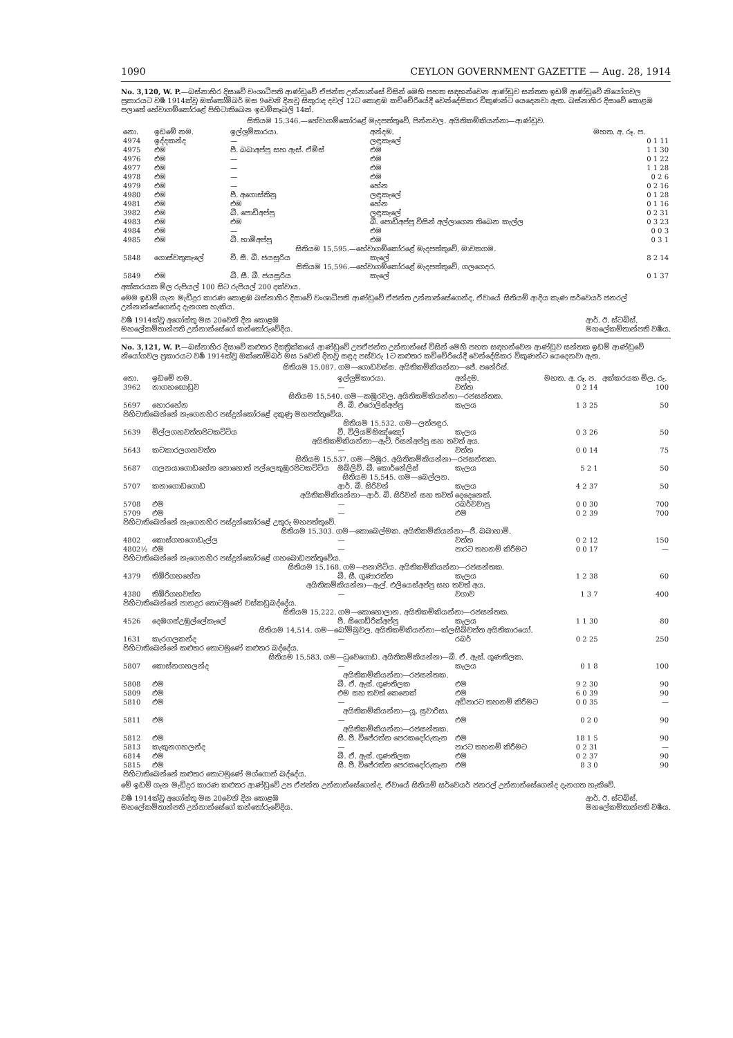1090 CEYLON GOVERNMENT GAZETTE — Aug. 28, 1914
No. 3,120, W. P.—බස්නාහිර දිසාවේ වංශාධිපති ආණ්ඩුවේ ඒජන්ත උන්නාන්සේ විසින් මෙහි පහත සඳහන්වෙන ආණ්ඩුව සන්තක ඉඩම් ආණ්ඩුවේ නියෝගවල ප්‍රකාරයට වර්‍ෂ 1914ක්වූ ඔක්තෝම්බර් මස 9වෙනි දිනවූ සිකුරාද දවල් 12ට කොළඹ කච්චේරියේදී වෙන්දේසිකර විකුණන්ට යෙදෙනවා ඇත. බස්නාහිර දිසාවේ කොළඹ පලාතේ හේවාගම්කෝරළේ පිහිටාතිබෙන ඉඩම්කෑබලි 14ක්.
සිතියම 15,346.—හේවාගම්කෝරළේ මැදපත්තුවේ, පින්නවල. අයිතිකම්කියන්නා—ආණ්ඩුව.
| නො. | ඉඩමේ නම. | ඉල්ලුම්කාරයා. | අන්දම. | මහත. අ. රූ. ප. |
| --- | --- | --- | --- | --- |
| 4974 | ඉද්දකන්ද | — | ලඳුකැලේ | 0 1 11 |
| 4975 | එම | පී. බබාඅප්පු සහ ඇස්. ඒමිස් | එම | 1 1 30 |
| 4976 | එම | — | එම | 0 1 22 |
| 4977 | එම | — | එම | 1 1 28 |
| 4978 | එම | — | එම | 0 2 6 |
| 4979 | එම | — | හේන | 0 2 16 |
| 4980 | එම | පී. අගොස්තිනු | ලඳුකැලේ | 0 1 28 |
| 4981 | එම | එම | හේන | 0 1 16 |
| 3982 | එම | බී. පොඩිඅප්පු | ලඳුකැලේ | 0 2 31 |
| 4983 | එම | එම | බී. පොඩිඅප්පු විසින් අල්ලාගෙන තිබෙන කැල්ල | 0 3 23 |
| 4984 | එම | — | එම | 0 0 3 |
| 4985 | එම | බී. හාමිඅප්පු | එම | 0 3 1 |
| සිතියම 15,595.—හේවාගම්කෝරළේ මැදපත්තුවේ, මාවතගම. | | | | |
| 5848 | ගොස්වතුකැලේ | වී. සී. බී. ජයසූරිය | කැලේ | 8 2 14 |
| සිතියම 15,596.—හේවාගම්කෝරළේ මැදපත්තුවේ, ගලගෙදර. | | | | |
| 5849 | එම | බී. සී. බී. ජයසූරිය | කැලේ | 0 1 37 |
අක්කරයක මිල රුපියල් 100 සිට රුපියල් 200 දක්වාය.
මෙම ඉඩම් ගැන මැඩිදුර කාරණ කොළඹ බස්නාහිර දිසාවේ වංශාධිපති ආණ්ඩුවේ ඒජන්ත උන්නාන්සේගෙන්ද, ඒවායේ සිතියම් ආදිය කැණ සර්වෙයර් ජනරල් උන්නාන්සේගෙන්ද දැනගත හැකිය.
වර්‍ෂ 1914ක්වූ අගෝස්තු මස 20වෙනි දින කොළඹ
මහලේකම්තාන්පති උන්නාන්සේගේ කන්තෝරුවේදිය. ආර්. ඊ. ස්ටබ්ස්,
මහලේකම්තාන්පති වර්‍ෂය.
No. 3,121, W. P.—බස්නාහිර දිසාවේ කළුතර දිසත්‍රික්කයේ ආණ්ඩුවේ උපඒජන්ත උන්නාන්සේ විසින් මෙහි පහත සඳහන්වෙන ආණ්ඩුව සන්තක ඉඩම් ආණ්ඩුවේ නියෝගවල ප්‍රකාරයට වර්‍ෂ 1914ක්වූ ඔක්තෝම්බර් මස 5වෙනි දිනවූ සඳුද පස්වරු 1ට කළුතර කච්චේරියේදී වෙන්දේසිකර විකුණන්ට යෙදෙනවා ඇත.
සිතියම 15,087. ගම—ගොඩවස්ස. අයිතිකම්කියන්නා—ජේ. පනේරිස්.
| නො. | ඉඩමේ නම. | ඉල්ලුම්කාරයා. | අන්දම. | මහත. අ. රූ. ප. | අක්කරයක මිල. රු. |
| --- | --- | --- | --- | --- | --- |
| 3962 | නාගහඟොඩුව | — | වත්ත | 0 2 14 | 100 |
| සිතියම 15,540. ගම—කඹුරවල. අයිතිකම්කියන්නා—රජසන්තක. | | | | | |
| 5697 | හොරහේන | ජී. බී. එරොලිස්අප්පු | කැලය | 1 3 25 | 50 |
| පිහිටාතිබෙන්නේ නැගෙනහිර පස්දුන්කෝරළේ දකුණු මහපත්තුවේය. | | | | | |
| සිතියම 15,532. ගම—ලත්පඳුර. | | | | | |
| 5639 | මිල්ලගහවත්තපිටකට්ටිය | වී. විලියම්සිඤ්ඤෝ | කැලය | 0 3 26 | 50 |
| අයිතිකම්කියන්නා—ඇට්. රිසන්අප්පු සහ තවත් අය. | | | | | |
| 5643 | කටකාරලගහවත්ත | — | වත්ත | 0 0 14 | 75 |
| සිතියම 15,537. ගම—පිඹුර. අයිතිකම්කියන්නා—රජසන්තක. | | | | | |
| 5687 | ගලනයාගොඩහේන නොහොත් පල්ලෙකුඹුරපිටකට්ටිය | ඔබ්ලිව්. බී. කොර්නේලිස් | කැලය | 5 2 1 | 50 |
| සිතියම 15,545. ගම—බෙල්ලන. | | | | | |
| 5707 | කනාගොඩගොඩ | ආර්. බී. සිරිවන් | කැලය | 4 2 37 | 50 |
| අයිතිකම්කියන්නා—ආර්. බී. සිරිවන් සහ තවත් දෙදෙනෙක්. | | | | | |
| 5708 | එම | — | රබර්වවාපු | 0 0 30 | 700 |
| 5709 | එම | — | එම | 0 2 39 | 700 |
| පිහිටාතිබෙන්නේ නැගෙනහිර පස්දුන්කෝරළේ උතුරු මහපත්තුවේ. | | | | | |
| සිතියම 15,303. ගම—කොබෙල්මක. අයිතිකම්කියන්නා—ජී. බබාහාමි. | | | | | |
| 4802 | කොස්ගහගොඩැල්ල | — | වත්ත | 0 2 12 | 150 |
| 4802½ | එම | — | පාරට තහනම් කිරීමට | 0 0 17 | — |
| පිහිටාතිබෙන්නේ නැගෙනහිර පස්දුන්කෝරළේ ගහබොඩපත්තුවේය. | | | | | |
| සිතියම 15,168. ගම—පනාපිටිය. අයිතිකම්කියන්නා—රජසන්තක. | | | | | |
| 4379 | තිඹිරිගහහේන | බී. සී. ගුණාරත්න | කැලය | 1 2 38 | 60 |
| අයිතිකම්කියන්නා—ඇල්. එලියෙස්අප්පු සහ තවත් අය. | | | | | |
| 4380 | තිඹිරිගහවත්ත | — | වගාව | 1 3 7 | 400 |
| පිහිටාතිබෙන්නේ පානදුර තොටමුණේ වස්කඩුබද්දේය. | | | | | |
| සිතියම 15,222. ගම—කොහොලාන. අයිතිකම්කියන්නා—රජසන්තක. | | | | | |
| 4526 | දෙඹගස්උඹුල්ලේකැලේ | පී. සිගෙඩ්රික්අප්පු | කැලය | 1 1 30 | 80 |
| සිතියම 14,514. ගම—බෝම්බුවල. අයිතිකම්කියන්නා—ක්ලසිබ්වත්ත අයිතිකාරයෝ. | | | | | |
| 1631 | කැරගලකන්ද | — | රබර් | 0 2 25 | 250 |
| පිහිටාතිබෙන්නේ කළුතර තොටමුණේ කළුතර බද්දේය. | | | | | |
| සිතියම 15,583. ගම—ධුවෙගොඩ. අයිතිකම්කියන්නා—බී. ඒ. ඇස්. ගුණතිලක. | | | | | |
| 5807 | කොස්නගහලන්ද | — | කැලය | 0 1 8 | 100 |
| අයිතිකම්කියන්නා—රජසන්තක. | | | | | |
| 5808 | එම | බී. ඒ. ඇස්. ගුණතිලක | එම | 9 2 30 | 90 |
| 5809 | එම | එම සහ තවත් කෙනෙක් | එම | 6 0 39 | 90 |
| 5810 | එම | — | අඩිපාරට තහනම් කිරීමට | 0 0 35 | — |
| අයිතිකම්කියන්නා—යූ. සුවාරිසා. | | | | | |
| 5811 | එම | — | එම | 0 2 0 | 90 |
| අයිතිකම්කියන්නා—රජසන්තක. | | | | | |
| 5812 | එම | සී. පී. විජේරත්න පෙරකදෝරුතැන | එම | 18 1 5 | 90 |
| 5813 | කැකුනගහලන්ද | — | පාරට තහනම් කිරීමට | 0 2 31 | — |
| 6814 | එම | බී. ඒ. ඇස්. ගුණතිලක | එම | 0 2 37 | 90 |
| 5815 | එම | සී. පී. විජේරත්න පෙරකදෝරුතැන | එම | 8 3 0 | 90 |
| පිහිටාතිබෙන්නේ කළුතර තොටමුණේ මග්ගොන් බද්දේය. | | | | | |
මේ ඉඩම් ගැන මැඩිදුර කාරණ කළුතර ආණ්ඩුවේ උප ඒජන්ත උන්නාන්සේගෙන්ද, ඒවායේ සිතියම් සර්වෙයර් ජනරල් උන්නාන්සේගෙන්ද දැනගත හැකිවේ.
වර්‍ෂ 1914ක්වූ අගෝස්තු මස 20වෙනි දින කොළඹ
මහලේකම්තාන්පති උන්නාන්සේගේ කන්තෝරුවේදිය. ආර්. ඊ. ස්ටබ්ස්,
මහලේකම්තාන්පති වර්‍ෂය.